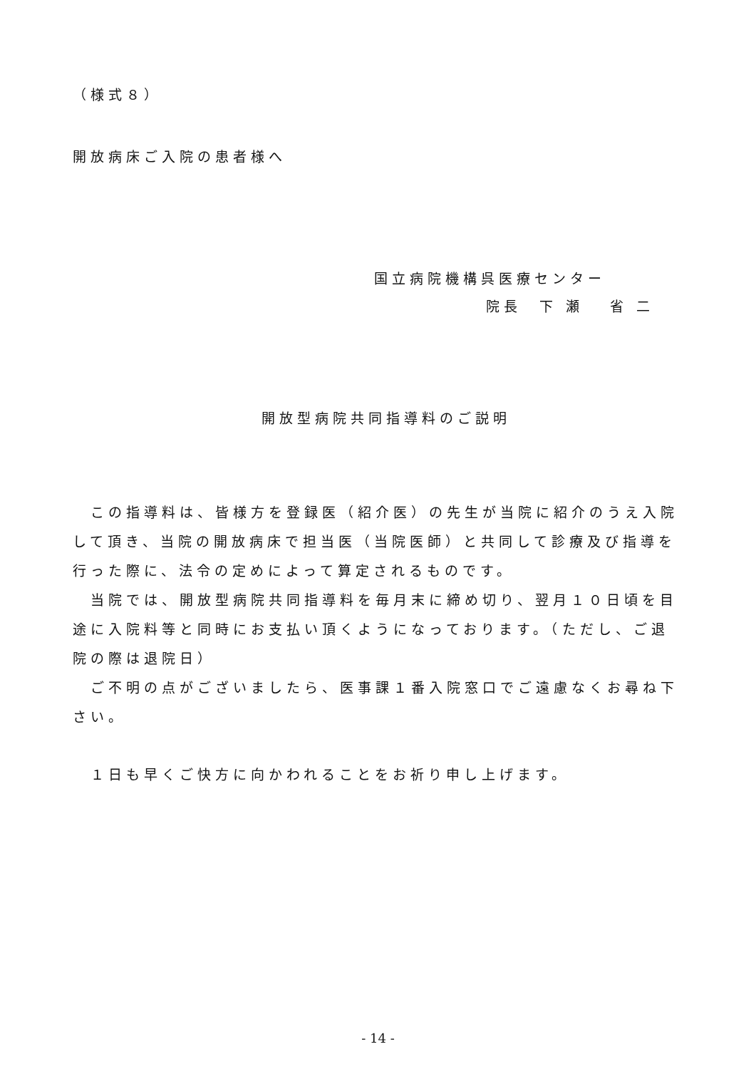（様式８）
開放病床ご入院の患者様へ
国立病院機構呉医療センター
院長　下 瀬　 省 二
開放型病院共同指導料のご説明
　この指導料は、皆様方を登録医（紹介医）の先生が当院に紹介のうえ入院して頂き、当院の開放病床で担当医（当院医師）と共同して診療及び指導を行った際に、法令の定めによって算定されるものです。
　当院では、開放型病院共同指導料を毎月末に締め切り、翌月１０日頃を目途に入院料等と同時にお支払い頂くようになっております。（ただし、ご退院の際は退院日）
　ご不明の点がございましたら、医事課１番入院窓口でご遠慮なくお尋ね下さい。
　１日も早くご快方に向かわれることをお祈り申し上げます。
- 14 -